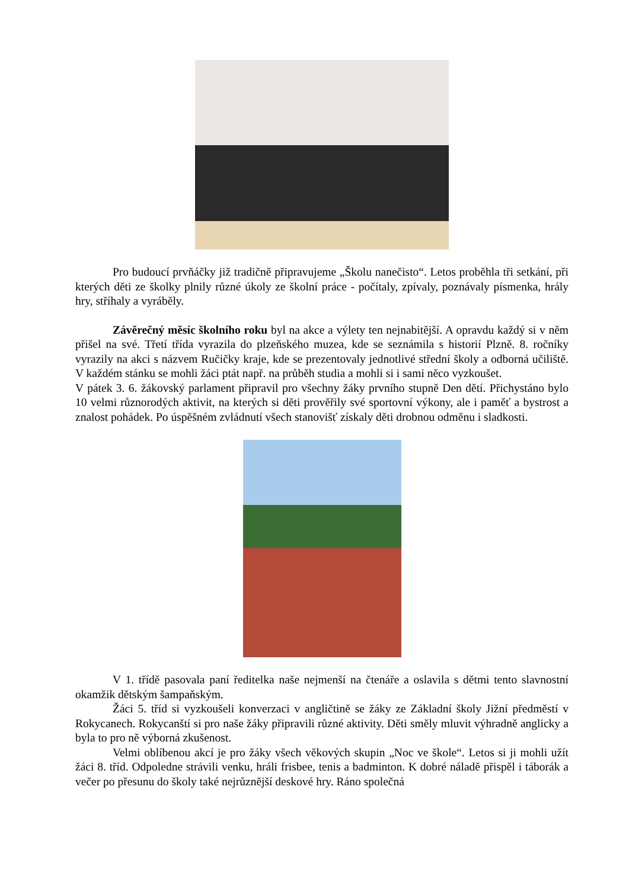Pro budoucí prvňáčky již tradičně připravujeme „Školu nanečisto“. Letos proběhla tři setkání, při kterých děti ze školky plnily různé úkoly ze školní práce - počítaly, zpívaly, poznávaly písmenka, hrály hry, stříhaly a vyráběly.
Závěrečný měsíc školního roku byl na akce a výlety ten nejnabitější. A opravdu každý si v něm přišel na své. Třetí třída vyrazila do plzeňského muzea, kde se seznámila s historií Plzně. 8. ročníky vyrazily na akci s názvem Ručičky kraje, kde se prezentovaly jednotlivé střední školy a odborná učiliště. V každém stánku se mohli žáci ptát např. na průběh studia a mohli si i sami něco vyzkoušet.
V pátek 3. 6. žákovský parlament připravil pro všechny žáky prvního stupně Den dětí. Přichystáno bylo 10 velmi různorodých aktivit, na kterých si děti prověřily své sportovní výkony, ale i paměť a bystrost a znalost pohádek. Po úspěšném zvládnutí všech stanovišť získaly děti drobnou odměnu i sladkosti.
V 1. třídě pasovala paní ředitelka naše nejmenší na čtenáře a oslavila s dětmi tento slavnostní okamžik dětským šampaňským.
Žáci 5. tříd si vyzkoušeli konverzaci v angličtině se žáky ze Základní školy Jižní předměstí v Rokycanech. Rokycanští si pro naše žáky připravili různé aktivity. Děti směly mluvit výhradně anglicky a byla to pro ně výborná zkušenost.
Velmi oblíbenou akcí je pro žáky všech věkových skupin „Noc ve škole“. Letos si ji mohli užít žáci 8. tříd. Odpoledne strávili venku, hráli frisbee, tenis a badminton. K dobré náladě přispěl i táborák a večer po přesunu do školy také nejrůznější deskové hry. Ráno společná